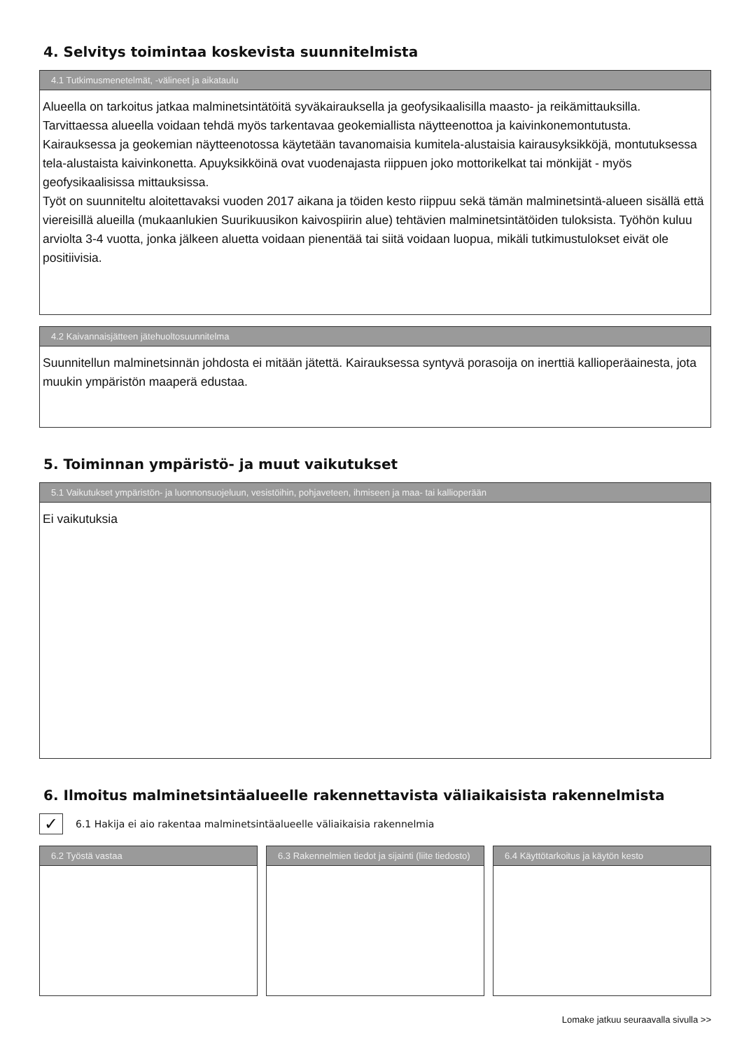4. Selvitys toimintaa koskevista suunnitelmista
4.1 Tutkimusmenetelmät, -välineet ja aikataulu
Alueella on tarkoitus jatkaa malminetsintätöitä syväkairauksella ja geofysikaalisilla maasto- ja reikämittauksilla. Tarvittaessa alueella voidaan tehdä myös tarkentavaa geokemiallista näytteenottoa ja kaivinkonemontutusta.
Kairauksessa ja geokemian näytteenotossa käytetään tavanomaisia kumitela-alustaisia kairausyksikköjä, montutuksessa tela-alustaista kaivinkonetta. Apuyksikköinä ovat vuodenajasta riippuen joko mottorikelkat tai mönkijät - myös geofysikaalisissa mittauksissa.
Työt on suunniteltu aloitettavaksi vuoden 2017 aikana ja töiden kesto riippuu sekä tämän malminetsintä-alueen sisällä että viereisillä alueilla (mukaanlukien Suurikuusikon kaivospiirin alue) tehtävien malminetsintätöiden tuloksista. Työhön kuluu arviolta 3-4 vuotta, jonka jälkeen aluetta voidaan pienentää tai siitä voidaan luopua, mikäli tutkimustulokset eivät ole positiivisia.
4.2 Kaivannaisjätteen jätehuoltosuunnitelma
Suunnitellun malminetsinnän johdosta ei mitään jätettä. Kairauksessa syntyvä porasoija on inerttiä kallioperäainesta, jota muukin ympäristön maaperä edustaa.
5. Toiminnan ympäristö- ja muut vaikutukset
5.1 Vaikutukset ympäristön- ja luonnonsuojeluun, vesistöihin, pohjaveteen, ihmiseen ja maa- tai kallioperään
Ei vaikutuksia
6. Ilmoitus malminetsintäalueelle rakennettavista väliaikaisista rakennelmista
✓
6.1 Hakija ei aio rakentaa malminetsintäalueelle väliaikaisia rakennelmia
6.2 Työstä vastaa 6.3 Rakennelmien tiedot ja sijainti (liite tiedosto)
6.4 Käyttötarkoitus ja käytön kesto
Lomake jatkuu seuraavalla sivulla >>